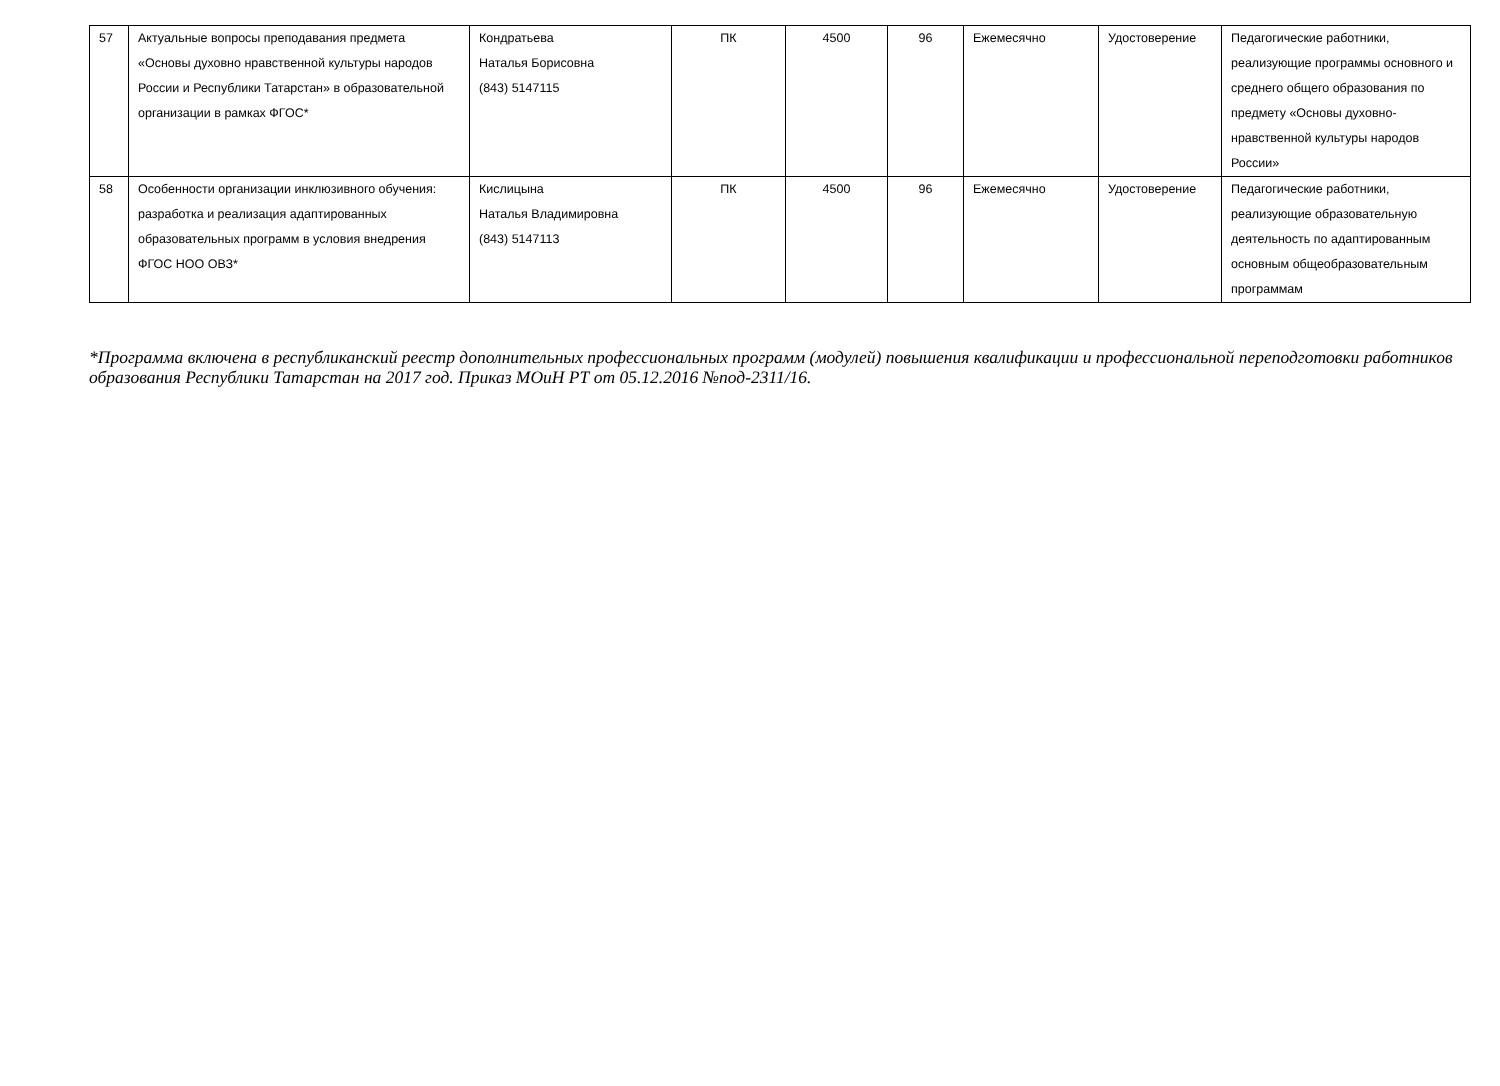| 57 | Актуальные вопросы преподавания предмета «Основы духовно нравственной культуры народов России и Республики Татарстан» в образовательной организации в рамках ФГОС* | Кондратьева Наталья Борисовна (843) 5147115 | ПК | 4500 | 96 | Ежемесячно | Удостоверение | Педагогические работники, реализующие программы основного и среднего общего образования по предмету «Основы духовно-нравственной культуры народов России» |
| 58 | Особенности организации инклюзивного обучения: разработка и реализация адаптированных образовательных программ в условия внедрения ФГОС НОО ОВЗ* | Кислицына Наталья Владимировна (843) 5147113 | ПК | 4500 | 96 | Ежемесячно | Удостоверение | Педагогические работники, реализующие образовательную деятельность по адаптированным основным общеобразовательным программам |
*Программа включена в республиканский реестр дополнительных профессиональных программ (модулей) повышения квалификации и профессиональной переподготовки работников образования Республики Татарстан на 2017 год. Приказ МОиН РТ от 05.12.2016 №под-2311/16.